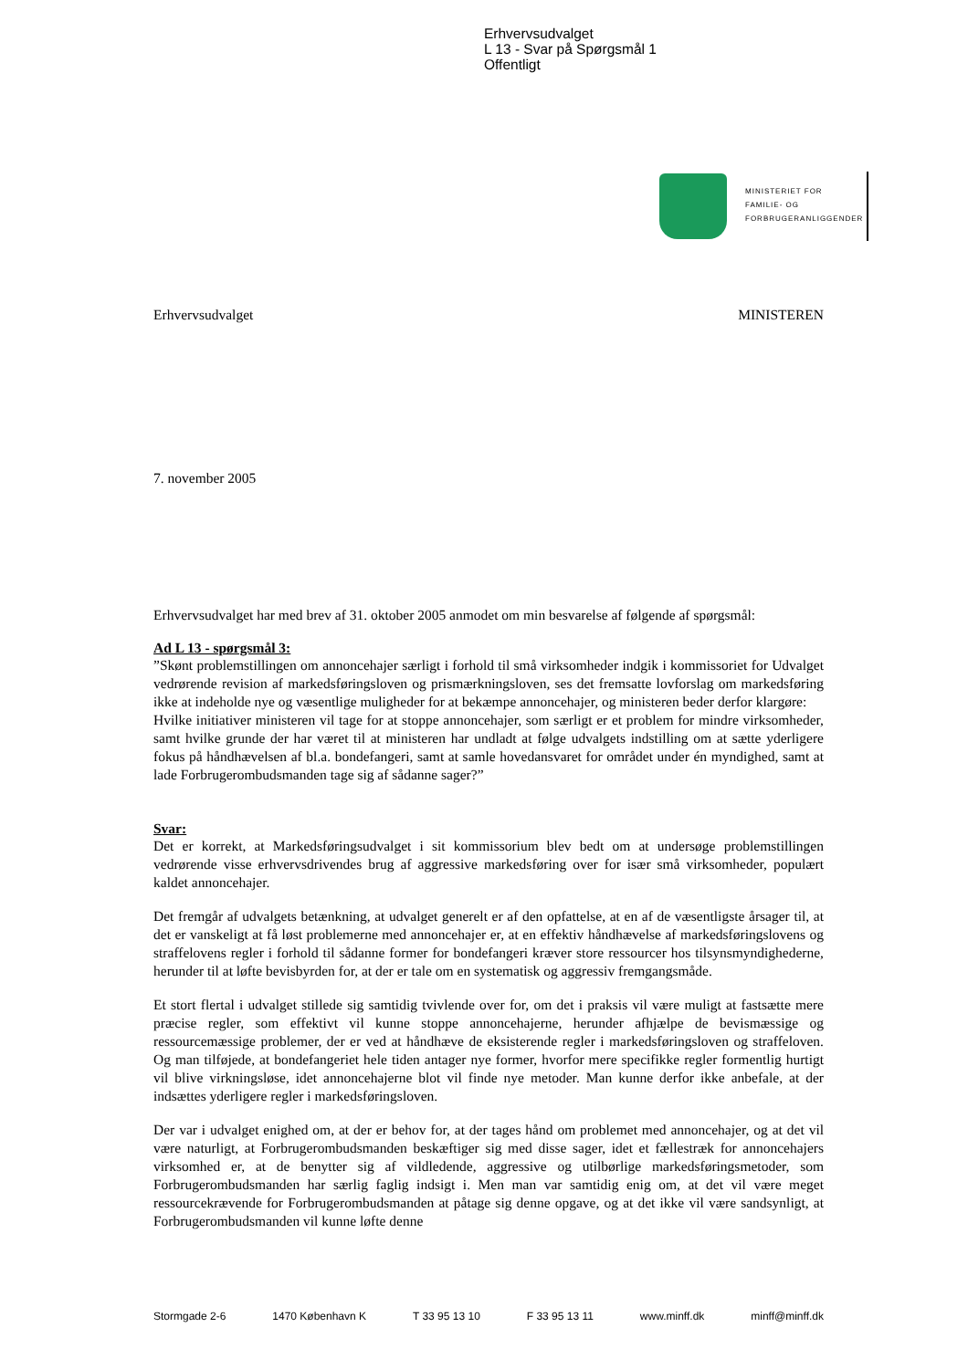Erhvervsudvalget
L 13 - Svar på Spørgsmål 1
Offentligt
MINISTERIET FOR
FAMILIE- OG
FORBRUGERANLIGGENDER
Erhvervsudvalget MINISTEREN
7. november 2005
Erhvervsudvalget har med brev af 31. oktober 2005 anmodet om min besvarelse af følgende af spørgsmål:
Ad L 13 - spørgsmål 3:
”Skønt problemstillingen om annoncehajer særligt i forhold til små virksomheder indgik i kommissoriet for Udvalget vedrørende revision af markedsføringsloven og prismærkningsloven, ses det fremsatte lovforslag om markedsføring ikke at indeholde nye og væsentlige muligheder for at bekæmpe annoncehajer, og ministeren beder derfor klargøre:
Hvilke initiativer ministeren vil tage for at stoppe annoncehajer, som særligt er et problem for mindre virksomheder, samt hvilke grunde der har været til at ministeren har undladt at følge udvalgets indstilling om at sætte yderligere fokus på håndhævelsen af bl.a. bondefangeri, samt at samle hovedansvaret for området under én myndighed, samt at lade Forbrugerombudsmanden tage sig af sådanne sager?”
Svar:
Det er korrekt, at Markedsføringsudvalget i sit kommissorium blev bedt om at undersøge problemstillingen vedrørende visse erhvervsdrivendes brug af aggressive markedsføring over for især små virksomheder, populært kaldet annoncehajer.
Det fremgår af udvalgets betænkning, at udvalget generelt er af den opfattelse, at en af de væsentligste årsager til, at det er vanskeligt at få løst problemerne med annoncehajer er, at en effektiv håndhævelse af markedsføringslovens og straffelovens regler i forhold til sådanne former for bondefangeri kræver store ressourcer hos tilsynsmyndighederne, herunder til at løfte bevisbyrden for, at der er tale om en systematisk og aggressiv fremgangsmåde.
Et stort flertal i udvalget stillede sig samtidig tvivlende over for, om det i praksis vil være muligt at fastsætte mere præcise regler, som effektivt vil kunne stoppe annoncehajerne, herunder afhjælpe de bevismæssige og ressourcemæssige problemer, der er ved at håndhæve de eksisterende regler i markedsføringsloven og straffeloven. Og man tilføjede, at bondefangeriet hele tiden antager nye former, hvorfor mere specifikke regler formentlig hurtigt vil blive virkningsløse, idet annoncehajerne blot vil finde nye metoder. Man kunne derfor ikke anbefale, at der indsættes yderligere regler i markedsføringsloven.
Der var i udvalget enighed om, at der er behov for, at der tages hånd om problemet med annoncehajer, og at det vil være naturligt, at Forbrugerombudsmanden beskæftiger sig med disse sager, idet et fællestræk for annoncehajers virksomhed er, at de benytter sig af vildledende, aggressive og utilbørlige markedsføringsmetoder, som Forbrugerombudsmanden har særlig faglig indsigt i. Men man var samtidig enig om, at det vil være meget ressourcekrævende for Forbrugerombudsmanden at påtage sig denne opgave, og at det ikke vil være sandsynligt, at Forbrugerombudsmanden vil kunne løfte denne
Stormgade 2-6 1470 København K T 33 95 13 10 F 33 95 13 11 www.minff.dk minff@minff.dk